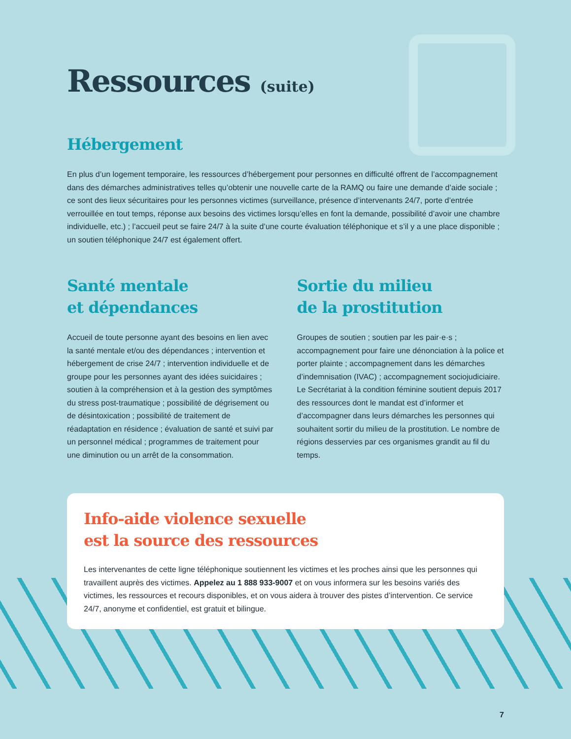Ressources (suite)
Hébergement
En plus d’un logement temporaire, les ressources d’hébergement pour personnes en difficulté offrent de l’accompagnement dans des démarches administratives telles qu’obtenir une nouvelle carte de la RAMQ ou faire une demande d’aide sociale ; ce sont des lieux sécuritaires pour les personnes victimes (surveillance, présence d’intervenants 24/7, porte d’entrée verrouillée en tout temps, réponse aux besoins des victimes lorsqu’elles en font la demande, possibilité d’avoir une chambre individuelle, etc.) ; l’accueil peut se faire 24/7 à la suite d’une courte évaluation téléphonique et s’il y a une place disponible ; un soutien téléphonique 24/7 est également offert.
Santé mentale
et dépendances
Accueil de toute personne ayant des besoins en lien avec la santé mentale et/ou des dépendances ; intervention et hébergement de crise 24/7 ; intervention individuelle et de groupe pour les personnes ayant des idées suicidaires ; soutien à la compréhension et à la gestion des symptômes du stress post-traumatique ; possibilité de dégrisement ou de désintoxication ; possibilité de traitement de réadaptation en résidence ; évaluation de santé et suivi par un personnel médical ; programmes de traitement pour une diminution ou un arrêt de la consommation.
Sortie du milieu
de la prostitution
Groupes de soutien ; soutien par les pair·e·s ; accompagnement pour faire une dénonciation à la police et porter plainte ; accompagnement dans les démarches d’indemnisation (IVAC) ; accompagnement sociojudiciaire. Le Secrétariat à la condition féminine soutient depuis 2017 des ressources dont le mandat est d’informer et d’accompagner dans leurs démarches les personnes qui souhaitent sortir du milieu de la prostitution. Le nombre de régions desservies par ces organismes grandit au fil du temps.
Info-aide violence sexuelle
est la source des ressources
Les intervenantes de cette ligne téléphonique soutiennent les victimes et les proches ainsi que les personnes qui travaillent auprès des victimes. Appelez au 1 888 933-9007 et on vous informera sur les besoins variés des victimes, les ressources et recours disponibles, et on vous aidera à trouver des pistes d’intervention. Ce service 24/7, anonyme et confidentiel, est gratuit et bilingue.
7